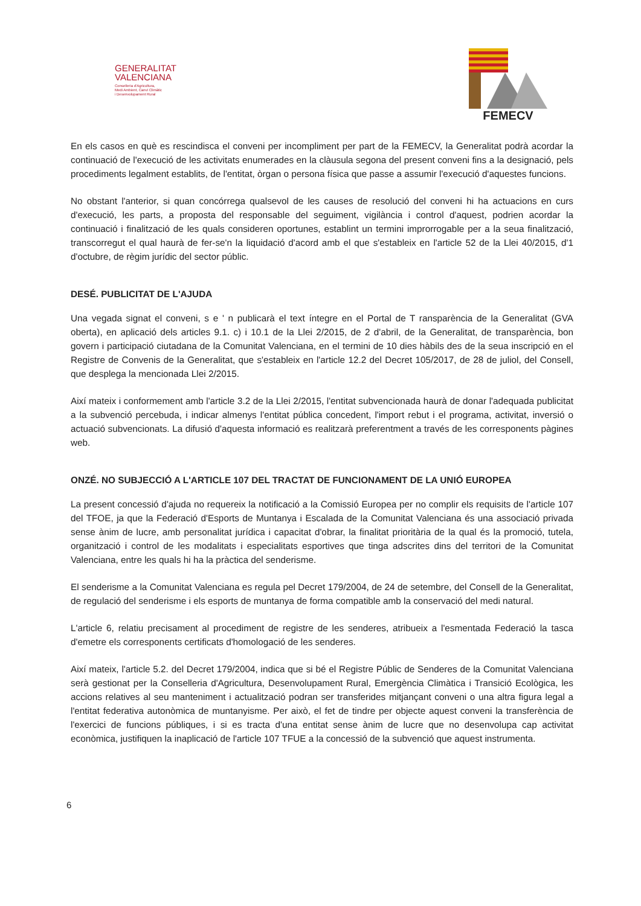GENERALITAT
VALENCIANA
Conselleria d'Agricultura,
Medi Ambient, Canvi Climàtic
i Desenvolupament Rural
FEMECV
En els casos en què es rescindisca el conveni per incompliment per part de la FEMECV, la Generalitat podrà acordar la continuació de l'execució de les activitats enumerades en la clàusula segona del present conveni fins a la designació, pels procediments legalment establits, de l'entitat, òrgan o persona física que passe a assumir l'execució d'aquestes funcions.
No obstant l'anterior, si quan concórrega qualsevol de les causes de resolució del conveni hi ha actuacions en curs d'execució, les parts, a proposta del responsable del seguiment, vigilància i control d'aquest, podrien acordar la continuació i finalització de les quals consideren oportunes, establint un termini improrrogable per a la seua finalització, transcorregut el qual haurà de fer-se'n la liquidació d'acord amb el que s'estableix en l'article 52 de la Llei 40/2015, d'1 d'octubre, de règim jurídic del sector públic.
DESÉ. PUBLICITAT DE L'AJUDA
Una vegada signat el conveni, s e ' n publicarà el text íntegre en el Portal de T ransparència de la Generalitat (GVA oberta), en aplicació dels articles 9.1. c) i 10.1 de la Llei 2/2015, de 2 d'abril, de la Generalitat, de transparència, bon govern i participació ciutadana de la Comunitat Valenciana, en el termini de 10 dies hàbils des de la seua inscripció en el Registre de Convenis de la Generalitat, que s'estableix en l'article 12.2 del Decret 105/2017, de 28 de juliol, del Consell, que desplega la mencionada Llei 2/2015.
Així mateix i conformement amb l'article 3.2 de la Llei 2/2015, l'entitat subvencionada haurà de donar l'adequada publicitat a la subvenció percebuda, i indicar almenys l'entitat pública concedent, l'import rebut i el programa, activitat, inversió o actuació subvencionats. La difusió d'aquesta informació es realitzarà preferentment a través de les corresponents pàgines web.
ONZÉ. NO SUBJECCIÓ A L'ARTICLE 107 DEL TRACTAT DE FUNCIONAMENT DE LA UNIÓ EUROPEA
La present concessió d'ajuda no requereix la notificació a la Comissió Europea per no complir els requisits de l'article 107 del TFOE, ja que la Federació d'Esports de Muntanya i Escalada de la Comunitat Valenciana és una associació privada sense ànim de lucre, amb personalitat jurídica i capacitat d'obrar, la finalitat prioritària de la qual és la promoció, tutela, organització i control de les modalitats i especialitats esportives que tinga adscrites dins del territori de la Comunitat Valenciana, entre les quals hi ha la pràctica del senderisme.
El senderisme a la Comunitat Valenciana es regula pel Decret 179/2004, de 24 de setembre, del Consell de la Generalitat, de regulació del senderisme i els esports de muntanya de forma compatible amb la conservació del medi natural.
L'article 6, relatiu precisament al procediment de registre de les senderes, atribueix a l'esmentada Federació la tasca d'emetre els corresponents certificats d'homologació de les senderes.
Així mateix, l'article 5.2. del Decret 179/2004, indica que si bé el Registre Públic de Senderes de la Comunitat Valenciana serà gestionat per la Conselleria d'Agricultura, Desenvolupament Rural, Emergència Climàtica i Transició Ecològica, les accions relatives al seu manteniment i actualització podran ser transferides mitjançant conveni o una altra figura legal a l'entitat federativa autonòmica de muntanyisme. Per això, el fet de tindre per objecte aquest conveni la transferència de l'exercici de funcions públiques, i si es tracta d'una entitat sense ànim de lucre que no desenvolupa cap activitat econòmica, justifiquen la inaplicació de l'article 107 TFUE a la concessió de la subvenció que aquest instrumenta.
6